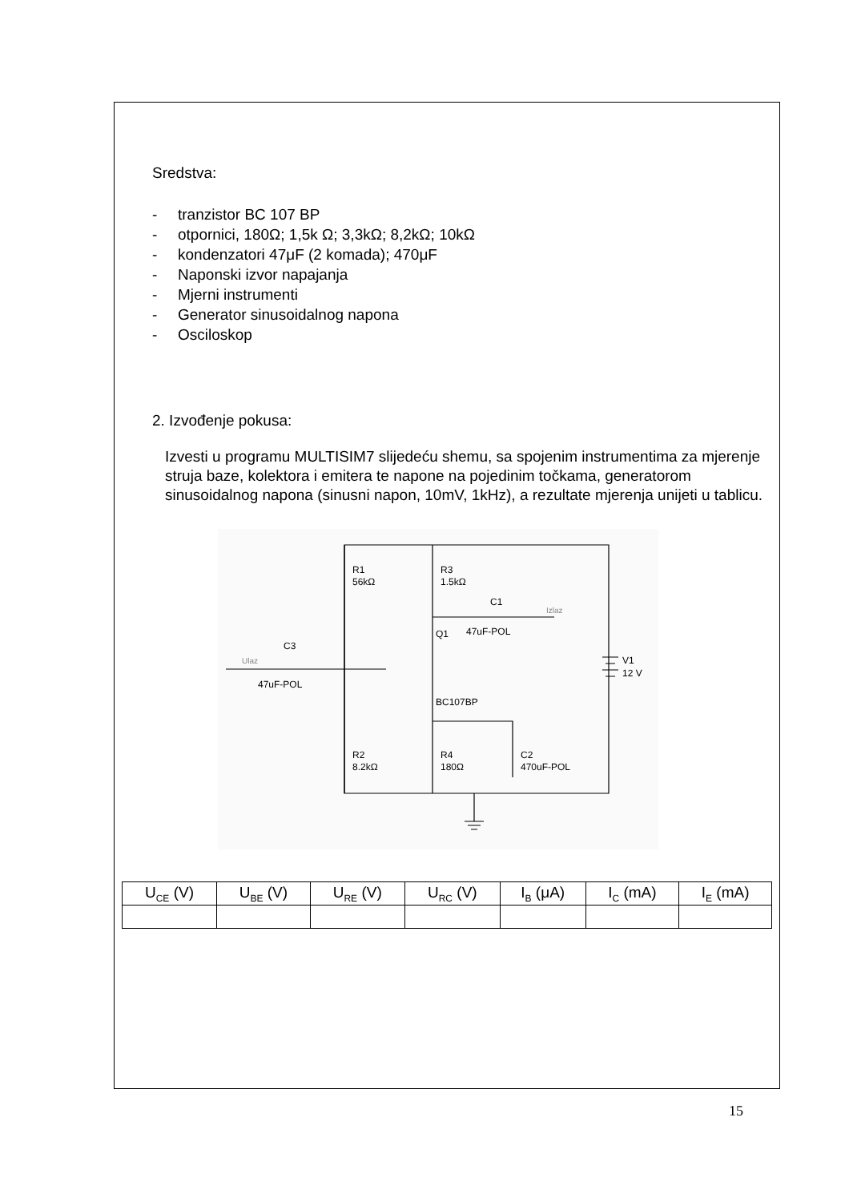Sredstva:
- tranzistor BC 107 BP
- otpornici, 180Ω; 1,5k Ω; 3,3kΩ; 8,2kΩ; 10kΩ
- kondenzatori 47μF (2 komada); 470μF
- Naponski izvor napajanja
- Mjerni instrumenti
- Generator sinusoidalnog napona
- Osciloskop
2. Izvođenje pokusa:
Izvesti u programu MULTISIM7 slijedeću shemu, sa spojenim instrumentima za mjerenje struja baze, kolektora i emitera te napone na pojedinim točkama, generatorom sinusoidalnog napona (sinusni napon, 10mV, 1kHz), a rezultate mjerenja unijeti u tablicu.
R1
56kΩ
R3
1.5kΩ
C1
47uF-POL
Izlaz
Q1
C3
47uF-POL
Ulaz
V1
12 V
BC107BP
R2
8.2kΩ
R4
180Ω
C2
470uF-POL
| U<sub>CE</sub> (V) | U<sub>BE</sub> (V) | U<sub>RE</sub> (V) | U<sub>RC</sub> (V) | I<sub>B</sub> (μA) | I<sub>C</sub> (mA) | I<sub>E</sub> (mA) |
| --- | --- | --- | --- | --- | --- | --- |
15